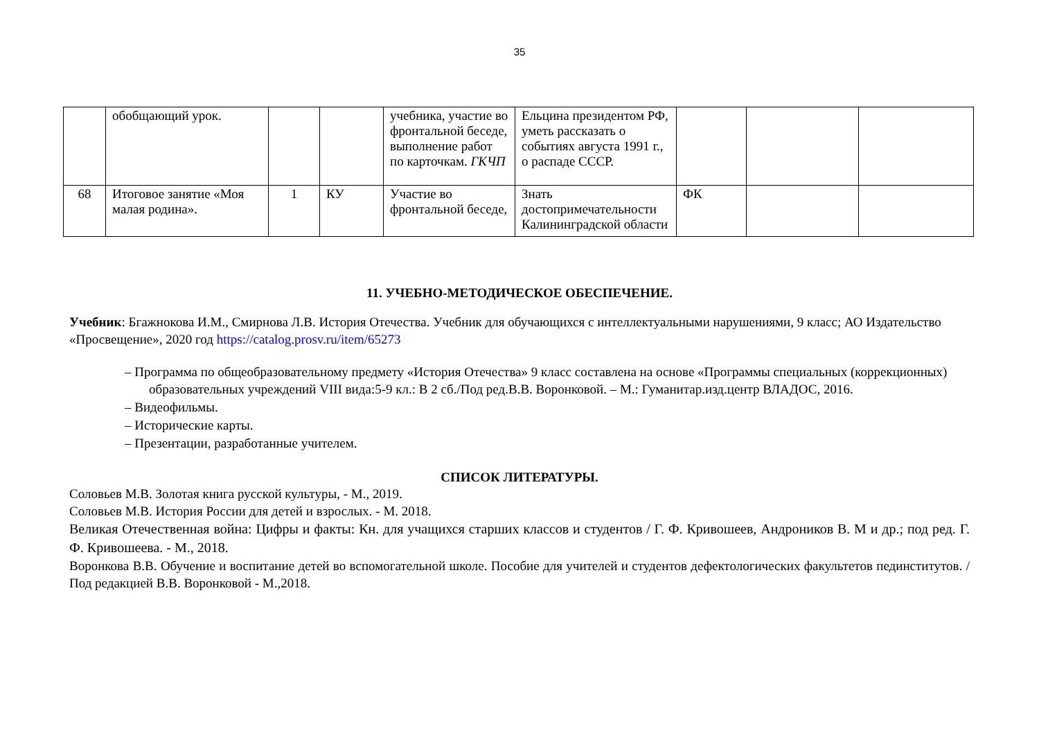35
| | обобщающий урок. | | | учебника, участие во фронтальной беседе, выполнение работ по карточкам. ГКЧП | Ельцина президентом РФ, уметь рассказать о событиях августа 1991 г., о распаде СССР. | | | |
| 68 | Итоговое занятие «Моя малая родина». | 1 | КУ | Участие во фронтальной беседе, | Знать достопримечательности Калининградской области | ФК | | |
11. УЧЕБНО-МЕТОДИЧЕСКОЕ ОБЕСПЕЧЕНИЕ.
Учебник: Бгажнокова И.М., Смирнова Л.В. История Отечества. Учебник для обучающихся с интеллектуальными нарушениями, 9 класс; АО Издательство «Просвещение», 2020 год https://catalog.prosv.ru/item/65273
– Программа по общеобразовательному предмету «История Отечества» 9 класс составлена на основе «Программы специальных (коррекционных) образовательных учреждений VIII вида:5-9 кл.: В 2 сб./Под ред.В.В. Воронковой. – М.: Гуманитар.изд.центр ВЛАДОС, 2016.
– Видеофильмы.
– Исторические карты.
– Презентации, разработанные учителем.
СПИСОК ЛИТЕРАТУРЫ.
Соловьев М.В. Золотая книга русской культуры, - М., 2019.
Соловьев М.В. История России для детей и взрослых. - М. 2018.
Великая Отечественная война: Цифры и факты: Кн. для учащихся старших классов и студентов / Г. Ф. Кривошеев, Андроников В. М и др.; под ред. Г. Ф. Кривошеева. - М., 2018.
Воронкова В.В. Обучение и воспитание детей во вспомогательной школе. Пособие для учителей и студентов дефектологических факультетов пединститутов. /Под редакцией В.В. Воронковой - М.,2018.